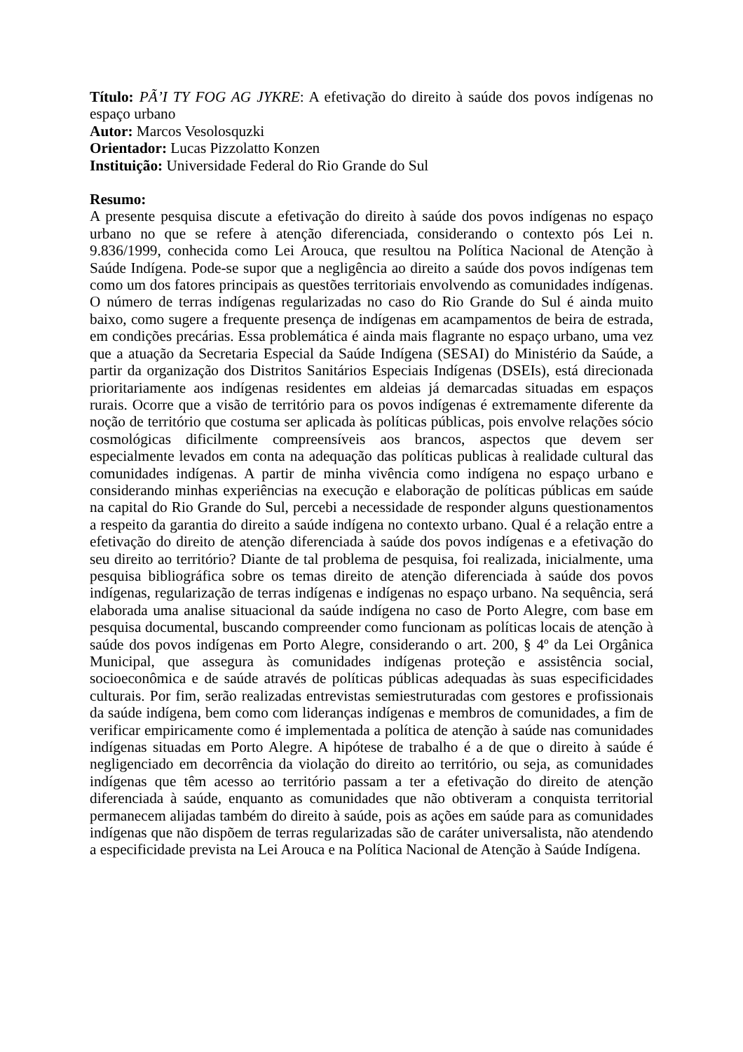Título: PÃ’I TY FOG AG JYKRE: A efetivação do direito à saúde dos povos indígenas no espaço urbano
Autor: Marcos Vesolosquzki
Orientador: Lucas Pizzolatto Konzen
Instituição: Universidade Federal do Rio Grande do Sul
Resumo:
A presente pesquisa discute a efetivação do direito à saúde dos povos indígenas no espaço urbano no que se refere à atenção diferenciada, considerando o contexto pós Lei n. 9.836/1999, conhecida como Lei Arouca, que resultou na Política Nacional de Atenção à Saúde Indígena. Pode-se supor que a negligência ao direito a saúde dos povos indígenas tem como um dos fatores principais as questões territoriais envolvendo as comunidades indígenas. O número de terras indígenas regularizadas no caso do Rio Grande do Sul é ainda muito baixo, como sugere a frequente presença de indígenas em acampamentos de beira de estrada, em condições precárias. Essa problemática é ainda mais flagrante no espaço urbano, uma vez que a atuação da Secretaria Especial da Saúde Indígena (SESAI) do Ministério da Saúde, a partir da organização dos Distritos Sanitários Especiais Indígenas (DSEIs), está direcionada prioritariamente aos indígenas residentes em aldeias já demarcadas situadas em espaços rurais. Ocorre que a visão de território para os povos indígenas é extremamente diferente da noção de território que costuma ser aplicada às políticas públicas, pois envolve relações sócio cosmológicas dificilmente compreensíveis aos brancos, aspectos que devem ser especialmente levados em conta na adequação das políticas publicas à realidade cultural das comunidades indígenas. A partir de minha vivência como indígena no espaço urbano e considerando minhas experiências na execução e elaboração de políticas públicas em saúde na capital do Rio Grande do Sul, percebi a necessidade de responder alguns questionamentos a respeito da garantia do direito a saúde indígena no contexto urbano. Qual é a relação entre a efetivação do direito de atenção diferenciada à saúde dos povos indígenas e a efetivação do seu direito ao território? Diante de tal problema de pesquisa, foi realizada, inicialmente, uma pesquisa bibliográfica sobre os temas direito de atenção diferenciada à saúde dos povos indígenas, regularização de terras indígenas e indígenas no espaço urbano. Na sequência, será elaborada uma analise situacional da saúde indígena no caso de Porto Alegre, com base em pesquisa documental, buscando compreender como funcionam as políticas locais de atenção à saúde dos povos indígenas em Porto Alegre, considerando o art. 200, § 4º da Lei Orgânica Municipal, que assegura às comunidades indígenas proteção e assistência social, socioeconômica e de saúde através de políticas públicas adequadas às suas especificidades culturais. Por fim, serão realizadas entrevistas semiestruturadas com gestores e profissionais da saúde indígena, bem como com lideranças indígenas e membros de comunidades, a fim de verificar empiricamente como é implementada a política de atenção à saúde nas comunidades indígenas situadas em Porto Alegre. A hipótese de trabalho é a de que o direito à saúde é negligenciado em decorrência da violação do direito ao território, ou seja, as comunidades indígenas que têm acesso ao território passam a ter a efetivação do direito de atenção diferenciada à saúde, enquanto as comunidades que não obtiveram a conquista territorial permanecem alijadas também do direito à saúde, pois as ações em saúde para as comunidades indígenas que não dispõem de terras regularizadas são de caráter universalista, não atendendo a especificidade prevista na Lei Arouca e na Política Nacional de Atenção à Saúde Indígena.